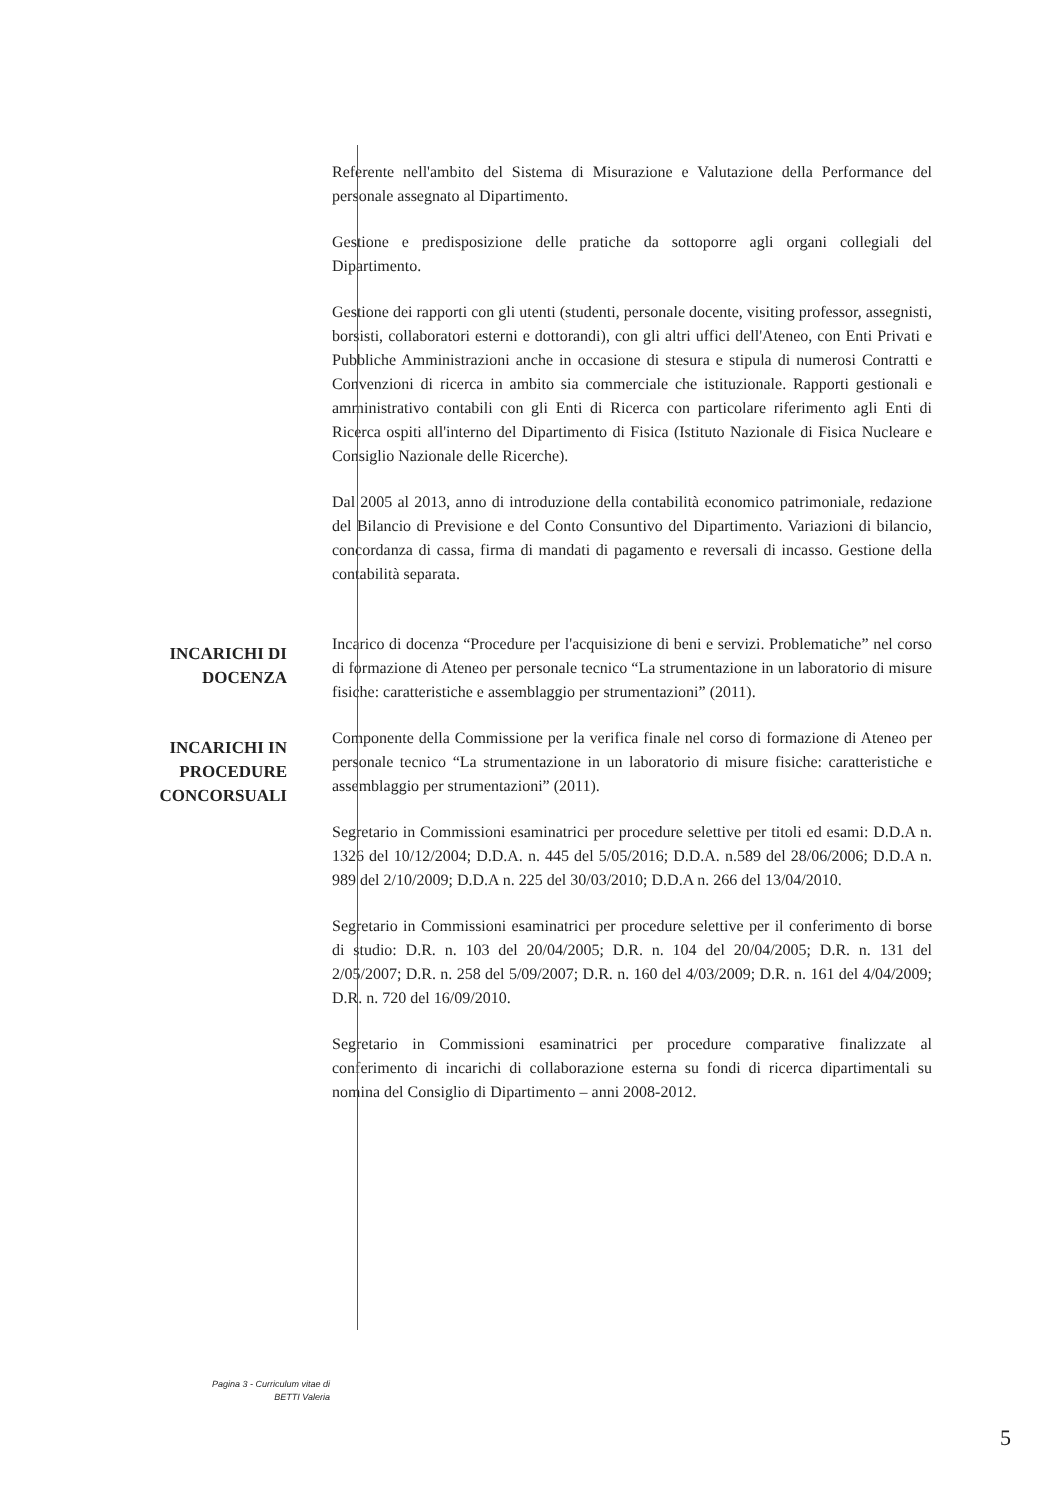Referente nell'ambito del Sistema di Misurazione e Valutazione della Performance del personale assegnato al Dipartimento.
Gestione e predisposizione delle pratiche da sottoporre agli organi collegiali del Dipartimento.
Gestione dei rapporti con gli utenti (studenti, personale docente, visiting professor, assegnisti, borsisti, collaboratori esterni e dottorandi), con gli altri uffici dell'Ateneo, con Enti Privati e Pubbliche Amministrazioni anche in occasione di stesura e stipula di numerosi Contratti e Convenzioni di ricerca in ambito sia commerciale che istituzionale. Rapporti gestionali e amministrativo contabili con gli Enti di Ricerca con particolare riferimento agli Enti di Ricerca ospiti all'interno del Dipartimento di Fisica (Istituto Nazionale di Fisica Nucleare e Consiglio Nazionale delle Ricerche).
Dal 2005 al 2013, anno di introduzione della contabilità economico patrimoniale, redazione del Bilancio di Previsione e del Conto Consuntivo del Dipartimento. Variazioni di bilancio, concordanza di cassa, firma di mandati di pagamento e reversali di incasso. Gestione della contabilità separata.
INCARICHI DI
DOCENZA
Incarico di docenza “Procedure per l'acquisizione di beni e servizi. Problematiche” nel corso di formazione di Ateneo per personale tecnico “La strumentazione in un laboratorio di misure fisiche: caratteristiche e assemblaggio per strumentazioni” (2011).
INCARICHI IN
PROCEDURE
CONCORSUALI
Componente della Commissione per la verifica finale nel corso di formazione di Ateneo per personale tecnico “La strumentazione in un laboratorio di misure fisiche: caratteristiche e assemblaggio per strumentazioni” (2011).
Segretario in Commissioni esaminatrici per procedure selettive per titoli ed esami: D.D.A n. 1326 del 10/12/2004; D.D.A. n. 445 del 5/05/2016; D.D.A. n.589 del 28/06/2006; D.D.A n. 989 del 2/10/2009; D.D.A n. 225 del 30/03/2010; D.D.A n. 266 del 13/04/2010.
Segretario in Commissioni esaminatrici per procedure selettive per il conferimento di borse di studio: D.R. n. 103 del 20/04/2005; D.R. n. 104 del 20/04/2005; D.R. n. 131 del 2/05/2007; D.R. n. 258 del 5/09/2007; D.R. n. 160 del 4/03/2009; D.R. n. 161 del 4/04/2009; D.R. n. 720 del 16/09/2010.
Segretario in Commissioni esaminatrici per procedure comparative finalizzate al conferimento di incarichi di collaborazione esterna su fondi di ricerca dipartimentali su nomina del Consiglio di Dipartimento – anni 2008-2012.
Pagina 3 - Curriculum vitae di
BETTI Valeria
5